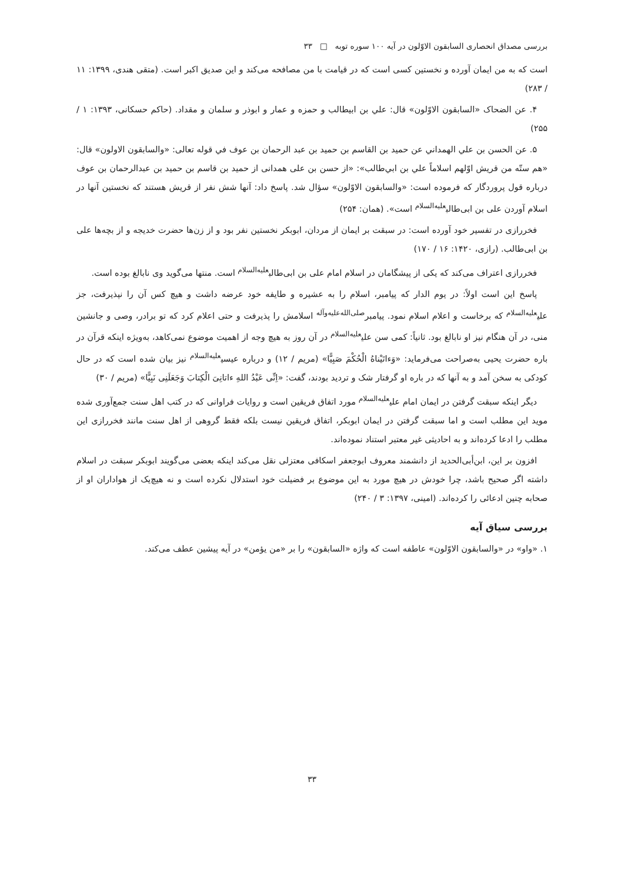بررسی مصداق انحصاری السابقون الاوّلون در آیه ۱۰۰ سوره توبه □ ۳۳
است که به من ایمان آورده و نخستین کسی است که در قیامت با من مصافحه می‌کند و این صدیق اکبر است. (متقی هندی، ۱۳۹۹: ۱۱ / ۲۸۳)
۴. عن الضحاک «السابقون الاوّلون» قال: علي بن ابیطالب و حمزه و عمار و ابوذر و سلمان و مقداد. (حاکم حسکانی، ۱۳۹۳: ۱ / ۲۵۵)
۵. عن الحسن بن علي الهمداني عن حميد بن القاسم بن حميد بن عبد الرحمان بن عوف في قوله تعالى: «والسابقون الاولون» قال: «هم ستّه من قريش اوّلهم اسلاماً علي بن ابي‌طالب»: «از حسن بن علی همدانی از حمید بن قاسم بن حمید بن عبدالرحمان بن عوف درباره قول پروردگار که فرموده است: «والسابقون الاوّلون» سؤال شد. پاسخ داد: آنها شش نفر از قریش هستند که نخستین آنها در اسلام آوردن علی بن ابی‌طالب<sup>علیه‌السلام</sup> است». (همان: ۲۵۴)
فخررازی در تفسیر خود آورده است: در سبقت بر ایمان از مردان، ابوبکر نخستین نفر بود و از زن‌ها حضرت خدیجه و از بچه‌ها علی بن ابی‌طالب. (رازی، ۱۴۲۰: ۱۶ / ۱۷۰)
فخررازی اعتراف می‌کند که یکی از پیشگامان در اسلام امام علی بن ابی‌طالب<sup>علیه‌السلام</sup> است. منتها می‌گوید وی نابالغ بوده است.
پاسخ این است اولاً: در یوم الدار که پیامبر، اسلام را به عشیره و طایفه خود عرضه داشت و هیچ کس آن را نپذیرفت، جز علی<sup>علیه‌السلام</sup> که برخاست و اعلام اسلام نمود. پیامبر<sup>صلی‌الله‌علیه‌وآله</sup> اسلامش را پذیرفت و حتی اعلام کرد که تو برادر، وصی و جانشین منی، در آن هنگام نیز او نابالغ بود. ثانیاً: کمی سن علی<sup>علیه‌السلام</sup> در آن روز به هیچ وجه از اهمیت موضوع نمی‌کاهد، به‌ویژه اینکه قرآن در باره حضرت یحیی به‌صراحت می‌فرماید: «وَءاتَیْناهُ الْحُکْمَ صَبِیًّا» (مریم / ۱۲) و درباره عیسی<sup>علیه‌السلام</sup> نیز بیان شده است که در حال کودکی به سخن آمد و به آنها که در باره او گرفتار شک و تردید بودند، گفت: «اِنِّی عَبْدُ اللهِ ءاتانِیَ الْکِتابَ وَجَعَلَنِی نَبِیًّا» (مریم / ۳۰)
دیگر اینکه سبقت گرفتن در ایمان امام علی<sup>علیه‌السلام</sup> مورد اتفاق فریقین است و روایات فراوانی که در کتب اهل سنت جمع‌آوری شده موید این مطلب است و اما سبقت گرفتن در ایمان ابوبکر، اتفاق فریقین نیست بلکه فقط گروهی از اهل سنت مانند فخررازی این مطلب را ادعا کرده‌اند و به احادیثی غیر معتبر استناد نموده‌اند.
افزون بر این، ابن‌أبی‌الحدید از دانشمند معروف ابوجعفر اسکافی معتزلی نقل می‌کند اینکه بعضی می‌گویند ابوبکر سبقت در اسلام داشته اگر صحیح باشد، چرا خودش در هیچ مورد به این موضوع بر فضیلت خود استدلال نکرده است و نه هیچ‌یک از هواداران او از صحابه چنین ادعائی را کرده‌اند. (امینی، ۱۳۹۷: ۳ / ۲۴۰)
بررسی سیاق آیه
۱. «واو» در «والسابقون الاوّلون» عاطفه است که واژه «السابقون» را بر «من یؤمن» در آیه پیشین عطف می‌کند.
۳۳